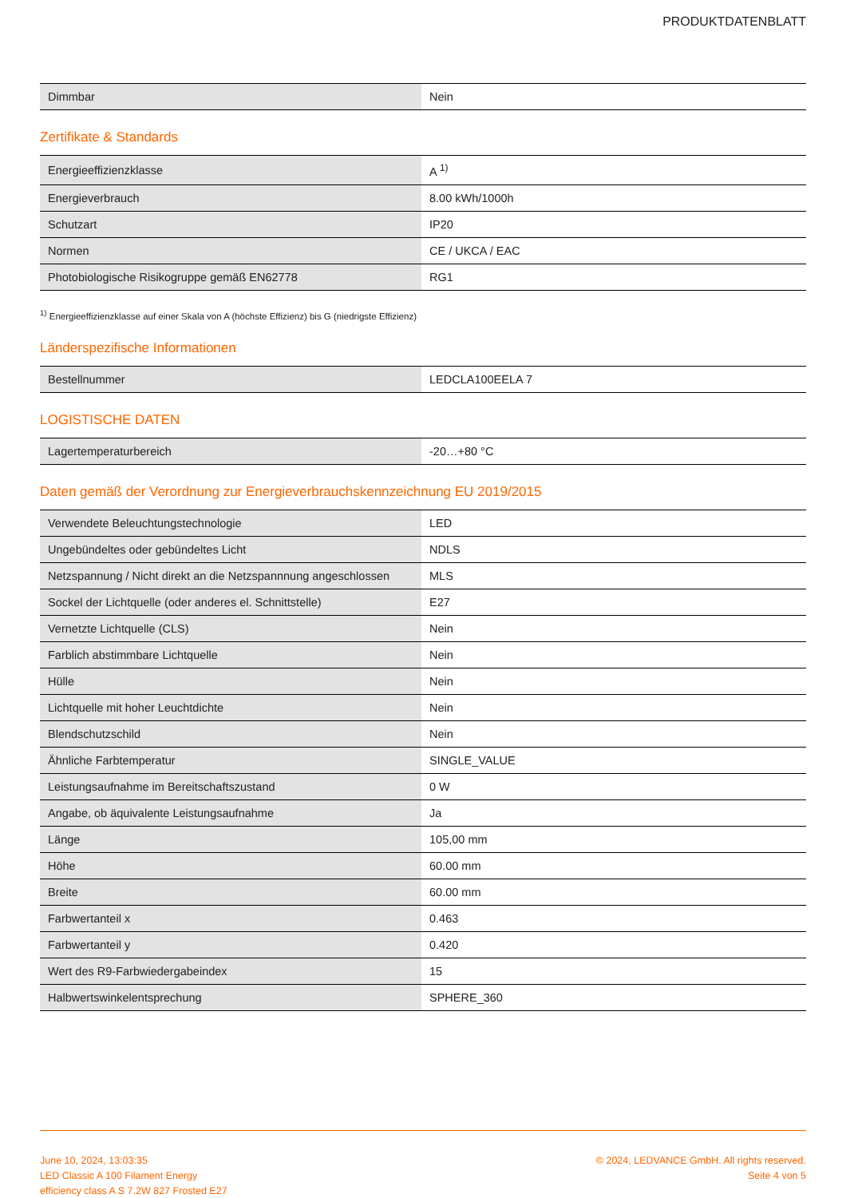PRODUKTDATENBLATT
| Dimmbar | Nein |
Zertifikate & Standards
| Energieeffizienzklasse | A <sup>1)</sup> |
| Energieverbrauch | 8.00 kWh/1000h |
| Schutzart | IP20 |
| Normen | CE / UKCA / EAC |
| Photobiologische Risikogruppe gemäß EN62778 | RG1 |
<sup>1)</sup> Energieeffizienzklasse auf einer Skala von A (höchste Effizienz) bis G (niedrigste Effizienz)
Länderspezifische Informationen
| Bestellnummer | LEDCLA100EELA 7 |
LOGISTISCHE DATEN
| Lagertemperaturbereich | -20…+80 °C |
Daten gemäß der Verordnung zur Energieverbrauchskennzeichnung EU 2019/2015
| Verwendete Beleuchtungstechnologie | LED |
| Ungebündeltes oder gebündeltes Licht | NDLS |
| Netzspannung / Nicht direkt an die Netzspannnung angeschlossen | MLS |
| Sockel der Lichtquelle (oder anderes el. Schnittstelle) | E27 |
| Vernetzte Lichtquelle (CLS) | Nein |
| Farblich abstimmbare Lichtquelle | Nein |
| Hülle | Nein |
| Lichtquelle mit hoher Leuchtdichte | Nein |
| Blendschutzschild | Nein |
| Ähnliche Farbtemperatur | SINGLE_VALUE |
| Leistungsaufnahme im Bereitschaftszustand | 0 W |
| Angabe, ob äquivalente Leistungsaufnahme | Ja |
| Länge | 105,00 mm |
| Höhe | 60.00 mm |
| Breite | 60.00 mm |
| Farbwertanteil x | 0.463 |
| Farbwertanteil y | 0.420 |
| Wert des R9-Farbwiedergabeindex | 15 |
| Halbwertswinkelentsprechung | SPHERE_360 |
June 10, 2024, 13:03:35
LED Classic A 100 Filament Energy
efficiency class A S 7.2W 827 Frosted E27
© 2024, LEDVANCE GmbH. All rights reserved.
Seite 4 von 5